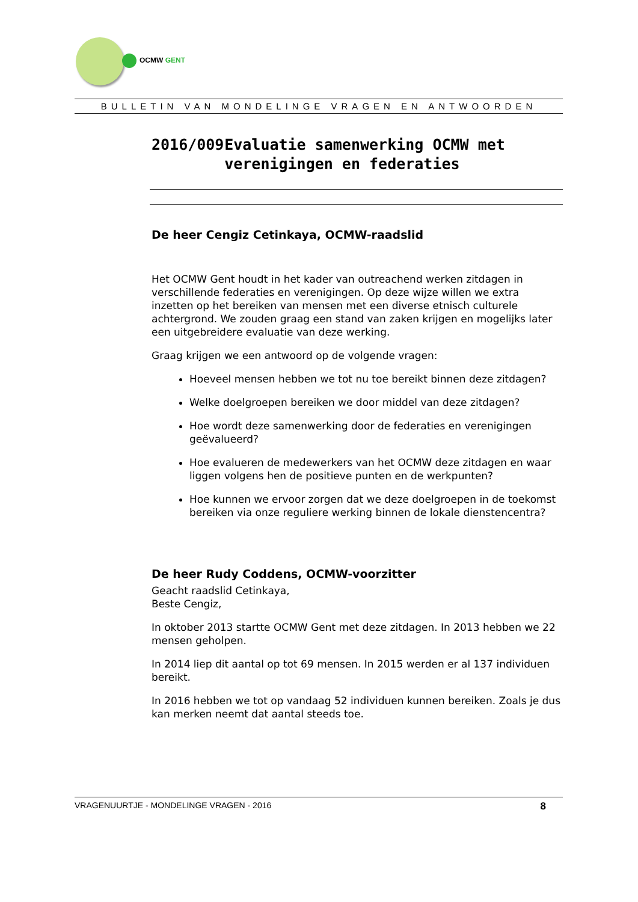OCMW GENT
BULLETIN VAN MONDELINGE VRAGEN EN ANTWOORDEN
2016/009 Evaluatie samenwerking OCMW met verenigingen en federaties
De heer Cengiz Cetinkaya, OCMW-raadslid
Het OCMW Gent houdt in het kader van outreachend werken zitdagen in verschillende federaties en verenigingen. Op deze wijze willen we extra inzetten op het bereiken van mensen met een diverse etnisch culturele achtergrond. We zouden graag een stand van zaken krijgen en mogelijks later een uitgebreidere evaluatie van deze werking.
Graag krijgen we een antwoord op de volgende vragen:
Hoeveel mensen hebben we tot nu toe bereikt binnen deze zitdagen?
Welke doelgroepen bereiken we door middel van deze zitdagen?
Hoe wordt deze samenwerking door de federaties en verenigingen geëvalueerd?
Hoe evalueren de medewerkers van het OCMW deze zitdagen en waar liggen volgens hen de positieve punten en de werkpunten?
Hoe kunnen we ervoor zorgen dat we deze doelgroepen in de toekomst bereiken via onze reguliere werking binnen de lokale dienstencentra?
De heer Rudy Coddens, OCMW-voorzitter
Geacht raadslid Cetinkaya,
Beste Cengiz,
In oktober 2013 startte OCMW Gent met deze zitdagen. In 2013 hebben we 22 mensen geholpen.
In 2014 liep dit aantal op tot 69 mensen. In 2015 werden er al 137 individuen bereikt.
In 2016 hebben we tot op vandaag 52 individuen kunnen bereiken. Zoals je dus kan merken neemt dat aantal steeds toe.
VRAGENUURTJE - MONDELINGE VRAGEN - 2016 8